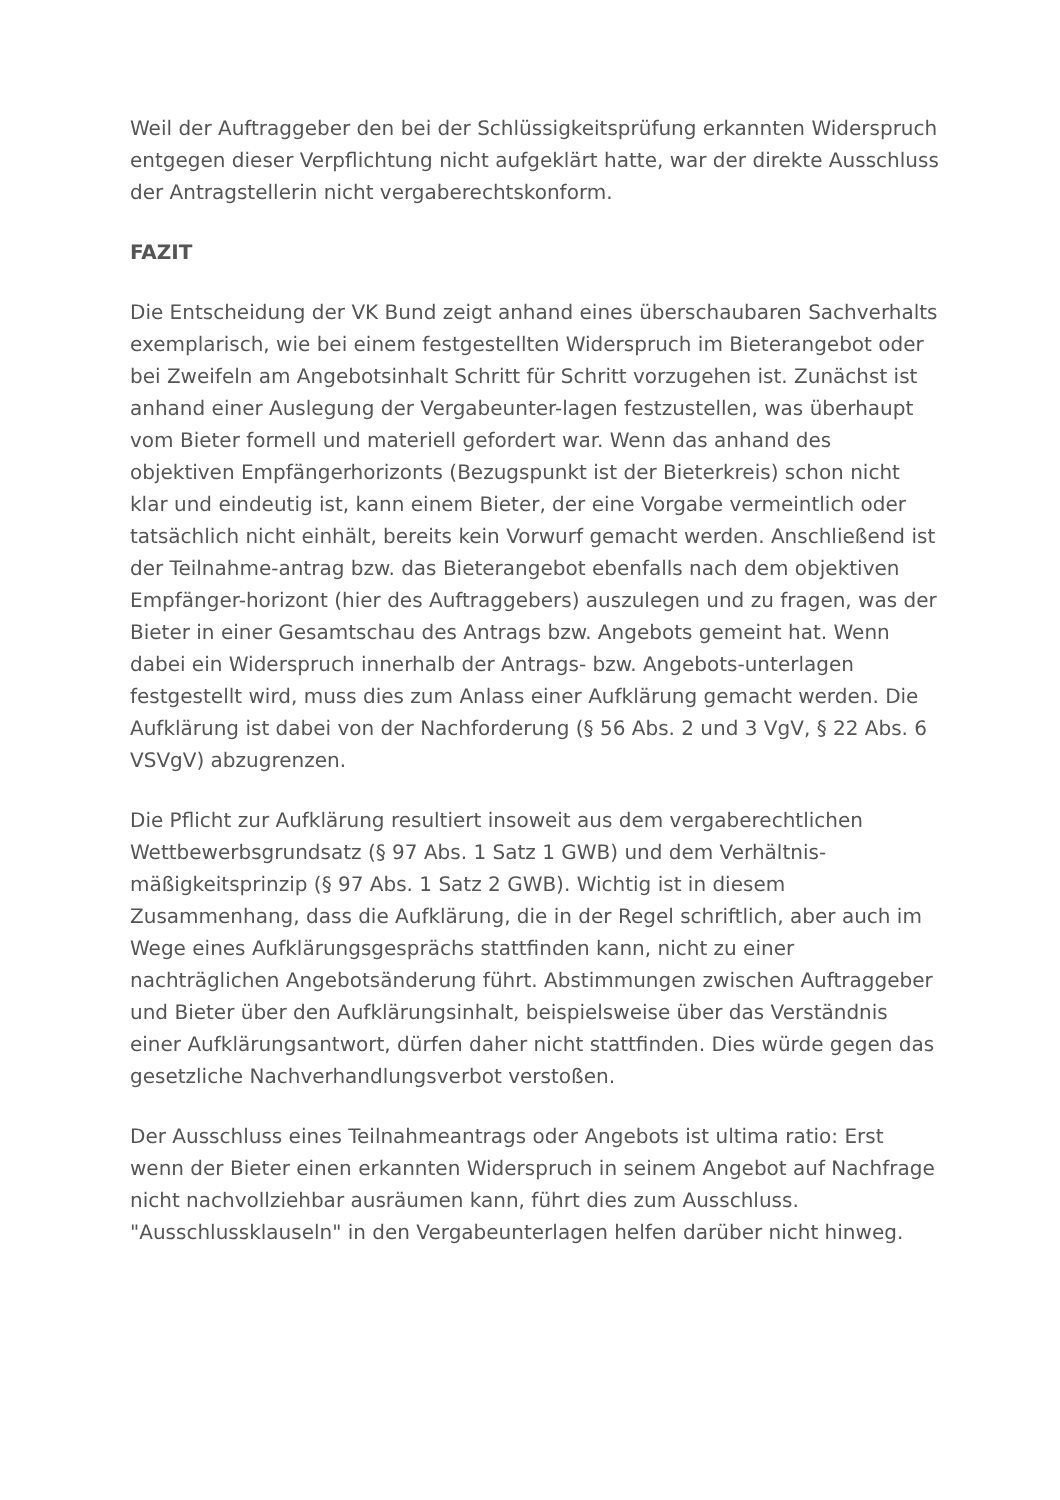Weil der Auftraggeber den bei der Schlüssigkeitsprüfung erkannten Widerspruch entgegen dieser Verpflichtung nicht aufgeklärt hatte, war der direkte Ausschluss der Antragstellerin nicht vergaberechtskonform.
FAZIT
Die Entscheidung der VK Bund zeigt anhand eines überschaubaren Sachverhalts exemplarisch, wie bei einem festgestellten Widerspruch im Bieterangebot oder bei Zweifeln am Angebotsinhalt Schritt für Schritt vorzugehen ist. Zunächst ist anhand einer Auslegung der Vergabeunter-lagen festzustellen, was überhaupt vom Bieter formell und materiell gefordert war. Wenn das anhand des objektiven Empfängerhorizonts (Bezugspunkt ist der Bieterkreis) schon nicht klar und eindeutig ist, kann einem Bieter, der eine Vorgabe vermeintlich oder tatsächlich nicht einhält, bereits kein Vorwurf gemacht werden. Anschließend ist der Teilnahme-antrag bzw. das Bieterangebot ebenfalls nach dem objektiven Empfänger-horizont (hier des Auftraggebers) auszulegen und zu fragen, was der Bieter in einer Gesamtschau des Antrags bzw. Angebots gemeint hat. Wenn dabei ein Widerspruch innerhalb der Antrags- bzw. Angebots-unterlagen festgestellt wird, muss dies zum Anlass einer Aufklärung gemacht werden. Die Aufklärung ist dabei von der Nachforderung (§ 56 Abs. 2 und 3 VgV, § 22 Abs. 6 VSVgV) abzugrenzen.
Die Pflicht zur Aufklärung resultiert insoweit aus dem vergaberechtlichen Wettbewerbsgrundsatz (§ 97 Abs. 1 Satz 1 GWB) und dem Verhältnis-mäßigkeitsprinzip (§ 97 Abs. 1 Satz 2 GWB). Wichtig ist in diesem Zusammenhang, dass die Aufklärung, die in der Regel schriftlich, aber auch im Wege eines Aufklärungsgesprächs stattfinden kann, nicht zu einer nachträglichen Angebotsänderung führt. Abstimmungen zwischen Auftraggeber und Bieter über den Aufklärungsinhalt, beispielsweise über das Verständnis einer Aufklärungsantwort, dürfen daher nicht stattfinden. Dies würde gegen das gesetzliche Nachverhandlungsverbot verstoßen.
Der Ausschluss eines Teilnahmeantrags oder Angebots ist ultima ratio: Erst wenn der Bieter einen erkannten Widerspruch in seinem Angebot auf Nachfrage nicht nachvollziehbar ausräumen kann, führt dies zum Ausschluss. "Ausschlussklauseln" in den Vergabeunterlagen helfen darüber nicht hinweg.